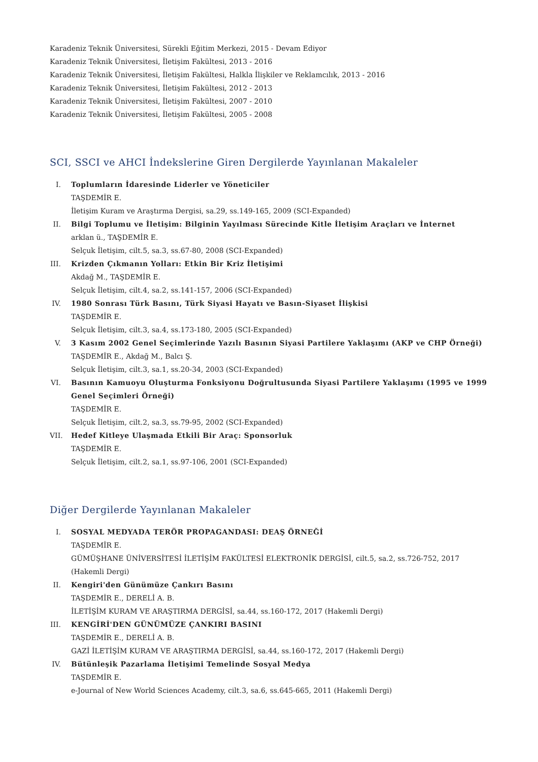Karadeniz Teknik Üniversitesi, Sürekli Eğitim Merkezi, 2015 - Devam Ediyor
Karadeniz Teknik Üniversitesi, İletişim Fakültesi, 2013 - 2016
Karadeniz Teknik Üniversitesi, İletişim Fakültesi, Halkla İlişkiler ve Reklamcılık, 2013 - 2016
Karadeniz Teknik Üniversitesi, İletişim Fakültesi, 2012 - 2013
Karadeniz Teknik Üniversitesi, İletişim Fakültesi, 2007 - 2010
Karadeniz Teknik Üniversitesi, İletişim Fakültesi, 2005 - 2008
SCI, SSCI ve AHCI İndekslerine Giren Dergilerde Yayınlanan Makaleler
I. Toplumların İdaresinde Liderler ve Yöneticiler
TAŞDEMİR E.
İletişim Kuram ve Araştırma Dergisi, sa.29, ss.149-165, 2009 (SCI-Expanded)
II. Bilgi Toplumu ve İletişim: Bilginin Yayılması Sürecinde Kitle İletişim Araçları ve İnternet
arklan ü., TAŞDEMİR E.
Selçuk İletişim, cilt.5, sa.3, ss.67-80, 2008 (SCI-Expanded)
III. Krizden Çıkmanın Yolları: Etkin Bir Kriz İletişimi
Akdağ M., TAŞDEMİR E.
Selçuk İletişim, cilt.4, sa.2, ss.141-157, 2006 (SCI-Expanded)
IV. 1980 Sonrası Türk Basını, Türk Siyasi Hayatı ve Basın-Siyaset İlişkisi
TAŞDEMİR E.
Selçuk İletişim, cilt.3, sa.4, ss.173-180, 2005 (SCI-Expanded)
V. 3 Kasım 2002 Genel Seçimlerinde Yazılı Basının Siyasi Partilere Yaklaşımı (AKP ve CHP Örneği)
TAŞDEMİR E., Akdağ M., Balcı Ş.
Selçuk İletişim, cilt.3, sa.1, ss.20-34, 2003 (SCI-Expanded)
VI. Basının Kamuoyu Oluşturma Fonksiyonu Doğrultusunda Siyasi Partilere Yaklaşımı (1995 ve 1999 Genel Seçimleri Örneği)
TAŞDEMİR E.
Selçuk İletişim, cilt.2, sa.3, ss.79-95, 2002 (SCI-Expanded)
VII. Hedef Kitleye Ulaşmada Etkili Bir Araç: Sponsorluk
TAŞDEMİR E.
Selçuk İletişim, cilt.2, sa.1, ss.97-106, 2001 (SCI-Expanded)
Diğer Dergilerde Yayınlanan Makaleler
I. SOSYAL MEDYADA TERÖR PROPAGANDASI: DEAŞ ÖRNEĞİ
TAŞDEMİR E.
GÜMÜŞHANE ÜNİVERSİTESİ İLETİŞİM FAKÜLTESİ ELEKTRONİK DERGİSİ, cilt.5, sa.2, ss.726-752, 2017 (Hakemli Dergi)
II. Kengiri'den Günümüze Çankırı Basını
TAŞDEMİR E., DERELİ A. B.
İLETİŞİM KURAM VE ARAŞTIRMA DERGİSİ, sa.44, ss.160-172, 2017 (Hakemli Dergi)
III. KENGİRİ'DEN GÜNÜMÜZE ÇANKIRI BASINI
TAŞDEMİR E., DERELİ A. B.
GAZİ İLETİŞİM KURAM VE ARAŞTIRMA DERGİSİ, sa.44, ss.160-172, 2017 (Hakemli Dergi)
IV. Bütünleşik Pazarlama İletişimi Temelinde Sosyal Medya
TAŞDEMİR E.
e-Journal of New World Sciences Academy, cilt.3, sa.6, ss.645-665, 2011 (Hakemli Dergi)